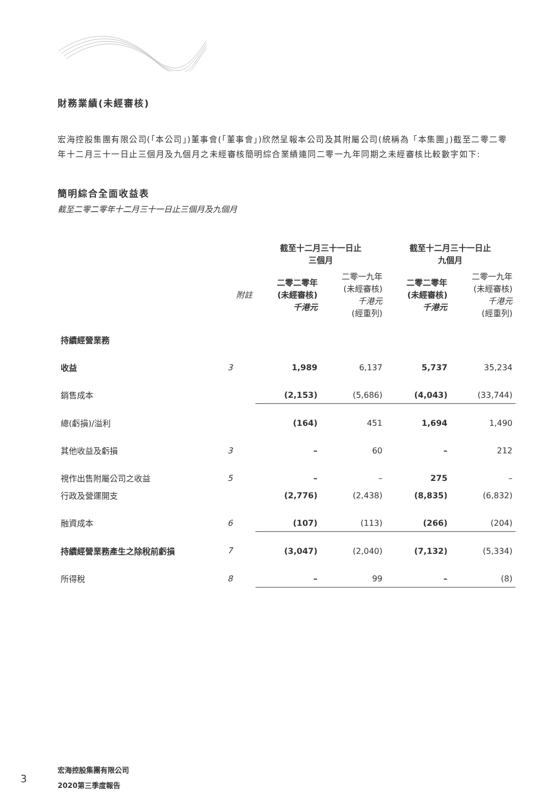財務業績(未經審核)
宏海控股集團有限公司(「本公司」)董事會(「董事會」)欣然呈報本公司及其附屬公司(統稱為「本集團」)截至二零二零年十二月三十一日止三個月及九個月之未經審核簡明綜合業績連同二零一九年同期之未經審核比較數字如下:
簡明綜合全面收益表
截至二零二零年十二月三十一日止三個月及九個月
| | | 截至十二月三十一日止 三個月 | | 截至十二月三十一日止 九個月 | |
| | 附註 | 二零二零年 (未經審核) 千港元 | 二零一九年 (未經審核) 千港元 (經重列) | 二零二零年 (未經審核) 千港元 | 二零一九年 (未經審核) 千港元 (經重列) |
| 持續經營業務 | | | | | |
| 收益 | 3 | 1,989 | 6,137 | 5,737 | 35,234 |
| 銷售成本 | | (2,153) | (5,686) | (4,043) | (33,744) |
| 總(虧損)/溢利 | | (164) | 451 | 1,694 | 1,490 |
| 其他收益及虧損 | 3 | – | 60 | – | 212 |
| 視作出售附屬公司之收益 | 5 | – | – | 275 | – |
| 行政及營運開支 | | (2,776) | (2,438) | (8,835) | (6,832) |
| 融資成本 | 6 | (107) | (113) | (266) | (204) |
| 持續經營業務產生之除稅前虧損 | 7 | (3,047) | (2,040) | (7,132) | (5,334) |
| 所得稅 | 8 | – | 99 | – | (8) |
3
宏海控股集團有限公司
2020第三季度報告